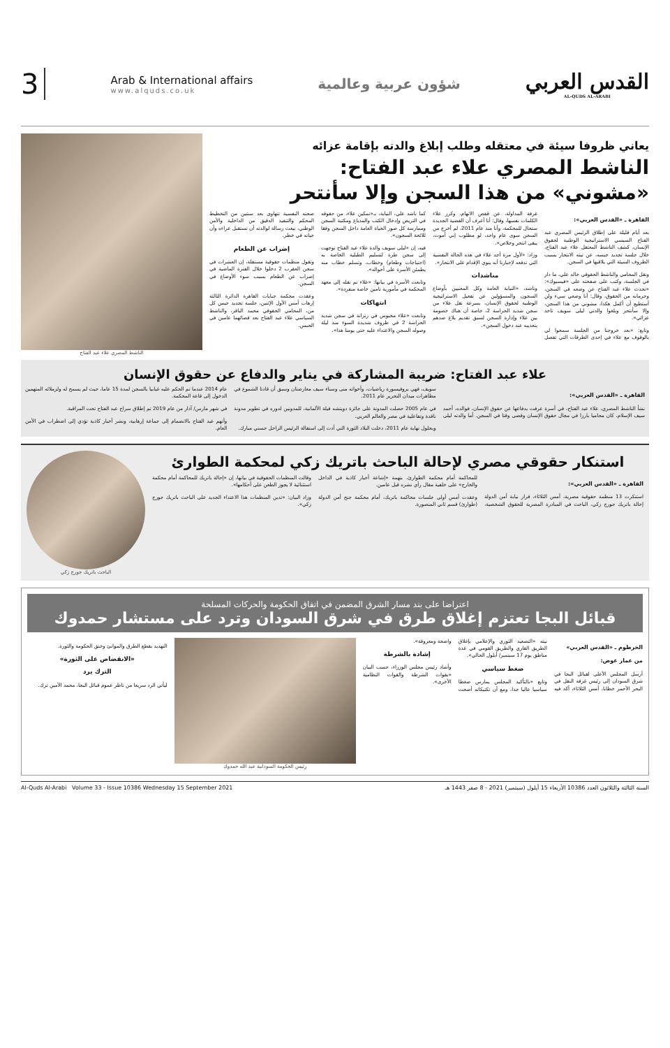3
Arab & International affairs
www.alquds.co.uk
شؤون عربية وعالمية
القدس العربي
AL-QUDS AL-ARABI
يعاني ظروفا سيئة في معتقله وطلب إبلاغ والدته بإقامة عزائه
الناشط المصري علاء عبد الفتاح:
«مشوني» من هذا السجن وإلا سأنتحر
القاهرة ـ «القدس العربي»:
بعد أيام قليلة على إطلاق الرئيس المصري عبد الفتاح السيسي الاستراتيجية الوطنية لحقوق الإنسان، كشف الناشط المعتقل علاء عبد الفتاح، خلال جلسة تجديد حبسه، عن نيته الانتحار بسبب الظروف السيئة التي يلاقيها في السجن.
ونقل المحامي والناشط الحقوقي خالد علي، ما دار في الجلسة، وكتب على صفحته على «فيسبوك»: «تحدث علاء عبد الفتاح عن وضعه في السجن، وحرمانه من الحقوق، وقال: أنا وضعي سيء ولن أستطيع أن أكمل هكذا، مشوني من هذا السجن، وإلا سأنتحر وبلغوا والدتي ليلى سويف تاخذ عزائي».
وتابع: «بعد خروجنا من الجلسة سمحوا لي بالوقوف مع علاء في إحدى الطرقات التي تفصل غرفة المداولة، عن قفص الاتهام، وكرر علاء الكلمات نفسها، وقال: أنا أعرف أن القضية الجديدة ستحال للمحكمة، وأنا منذ عام 2011، لم أخرج من السجن سوى عام واحد، لو مطلوب إني أموت، يبقى انتحر وخلاص».
وزاد: «لأول مرة أجد علاء في هذه الحالة النفسية التي تدفعه لإخبارنا أنه ينوي الإقدام على الانتحار».
مناشدات
وناشد، «النيابة العامة وكل المعنيين بأوضاع السجون والمسؤولين عن تفعيل الاستراتيجية الوطنية لحقوق الإنسان، بسرعة نقل علاء من سجن شديد الحراسة 2، خاصة أن هناك خصومة بين علاء وإدارة السجن لسبق تقديم بلاغ ضدهم بتعذيبه عند دخول السجن».
كما ناشد علي، النيابة، بـ«تمكين علاء، من حقوقه في التريض وإدخال الكتب والمذياع ومكتبة السجن وممارسة كل صور الحياة العامة داخل السجن وفقا للائحة السجون».
فيه، إن «ليلى سويف والدة علاء عبد الفتاح توجهت إلى سجن طرة لتسليم الطبلية الخاصة به (احتياجات وطعام) وخطاب، وتسلم خطاب منه يطمئن الأسرة على أحواله».
وتابعت الأسرة في بيانها: «علاء تم نقله إلى معهد المحكمة في مأمورية تامين خاصة منفردة».
انتهاكات
وتابعت «علاء محبوس في زنزانة في سجن شديد الحراسة 2 في ظروف شديدة السوء منذ ليلة وصوله السجن والاعتداء عليه حتى يومنا هذا».
صحته النفسية تتهاوى بعد سنتين من التخطيط المحكم والتنفيذ الدقيق من الداخلية والأمن الوطني، بيعث رسالة لوالدته أن تستقبل عزاءه وأن حياته في خطر.
إضراب عن الطعام
وتقول منظمات حقوقية مستقلة، إن العشرات في سجن العقرب 2 دخلوا خلال الفترة الماضية في إضراب عن الطعام بسبب سوء الأوضاع في السجن.
وعقدت محكمة جنايات القاهرة الدائرة الثالثة إرهاب أمس الأول الإثنين، جلسة تجديد حبس كل من، المحامي الحقوقي محمد الباقر، والناشط السياسي علاء عبد الفتاح بعد قضائهما عامين في الحبس.
الناشط المصري علاء عبد الفتاح
علاء عبد الفتاح: ضريبة المشاركة في يناير والدفاع عن حقوق الإنسان
القاهرة ـ «القدس العربي»:
نشأ الناشط المصري، علاء عبد الفتاح، في أسرة عرفت بدفاعها عن حقوق الإنسان، فوالده، أحمد سيف الإسلام، كان محاميا بارزا في مجال حقوق الإنسان وقضى وقتا في السجن. أما والدته ليلى سويف، فهي بروفيسورة رياضيات، وأخواته منى وسناء سيف معارضتان وسبق أن قادتا الشموع في مظاهرات ميدان التحرير عام 2011.
في عام 2005 حصلت المدونة على جائزة دويتشه فيلة الألمانية، للمدونين لدوره في تطوير مدونة ناقدة وتفاعلية في مصر والعالم العربي.
وبحلول نهاية عام 2011، دخلت البلاد الثورة التي أدت إلى استقالة الرئيس الراحل حسني مبارك.
عام 2014 عندما تم الحكم عليه غيابيا بالسجن لمدة 15 عاما، حيث لم يسمح له ولزملائه المتهمين الدخول إلى قاعة المحكمة.
في شهر مارس/ آذار من عام 2019 تم إطلاق سراح عبد الفتاح تحت المراقبة.
وأتهم عبد الفتاح بالانضمام إلى جماعة إرهابية، ونشر أخبار كاذبة تؤدي إلى اضطراب في الأمن العام.
استنكار حقوقي مصري لإحالة الباحث باتريك زكي لمحكمة الطوارئ
القاهرة ـ «القدس العربي»:
استنكرت 13 منظمة حقوقية مصرية، أمس الثلاثاء، قرار نيابة أمن الدولة إحالة باتريك جورج زكي، الباحث في المبادرة المصرية للحقوق الشخصية، للمحاكمة أمام محكمة الطوارئ، بتهمة «إشاعة أخبار كاذبة في الداخل والخارج» على خلفية مقال رأي نشره قبل عامين.
وعقدت أمس أولى جلسات محاكمة باتريك، أمام محكمة جنح أمن الدولة (طوارئ) قسم ثاني المنصورة.
وقالت المنظمات الحقوقية في بيانها، إن «إحالة باتريك للمحاكمة أمام محكمة استثنائية لا يجوز الطعن على أحكامها».
وزاد البيان: «تدين المنظمات هذا الاعتداء الجديد على الباحث باتريك جورج زكي».
الباحث باتريك جورج زكي
اعتراضا على بند مسار الشرق المضمن في اتفاق الحكومة والحركات المسلحة
قبائل البجا تعتزم إغلاق طرق في شرق السودان وترد على مستشار حمدوك
الخرطوم ـ «القدس العربي»
من عمار عوض:
أرسل المجلس الأعلى لقبائل البجا في شرق السودان إلى رئيس غرفة النقل في البحر الأحمر خطابا، أمس الثلاثاء، أكد فيه نيته «التصعيد الثوري والإعلامي بإغلاق الطريق القاري والطريق القومي في عدة مناطق يوم 17 سبتمبر/ أيلول الحالي».
ضغط سياسي
وتابع «بالتأكيد المجلس يمارس ضغطا سياسيا عاليا جدا، ومع أن تكتيكاته أضحت واضحة ومعروفة».
إشادة بالشرطة
وأشاد رئيس مجلس الوزراء، حسب البيان «بقوات الشرطة والقوات النظامية الأخرى».
رئيس الحكومة السودانية عبد الله حمدوك
التهديد بقطع الطرق والموانئ وخنق الحكومة والثورة.
«الانقضاض على الثورة»
الترك يرد
ليأتي الرد سريعا من ناظر عموم قبائل البجا، محمد الأمين ترك.
Al-Quds Al-Arabi Volume 33 - Issue 10386 Wednesday 15 September 2021
السنة الثالثة والثلاثون العدد 10386 الأربعاء 15 أيلول (سبتمبر) 2021 - 8 صفر 1443 هـ